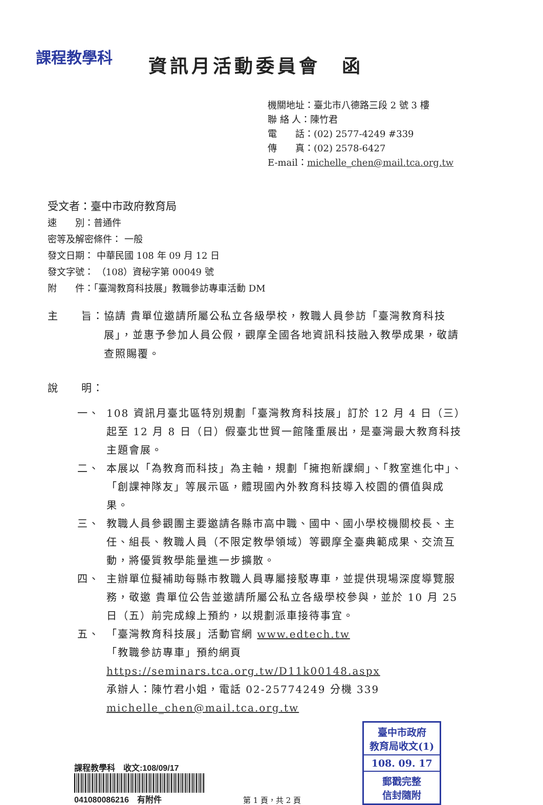課程教學科
資訊月活動委員會　函
機關地址：臺北市八德路三段 2 號 3 樓
聯 絡 人：陳竹君
電　　話：(02) 2577-4249 #339
傳　　真：(02) 2578-6427
E-mail：michelle_chen@mail.tca.org.tw
受文者：臺中市政府教育局
速　　別：普通件
密等及解密條件： 一般
發文日期： 中華民國 108 年 09 月 12 日
發文字號： （108）資秘字第 00049 號
附　　件：「臺灣教育科技展」教職參訪專車活動 DM
主　　旨：協請 貴單位邀請所屬公私立各級學校，教職人員參訪「臺灣教育科技展」，並惠予參加人員公假，觀摩全國各地資訊科技融入教學成果，敬請查照賜覆。
說　　明：
一、 108 資訊月臺北區特別規劃「臺灣教育科技展」訂於 12 月 4 日（三）起至 12 月 8 日（日）假臺北世貿一館隆重展出，是臺灣最大教育科技主題會展。
二、 本展以「為教育而科技」為主軸，規劃「擁抱新課綱」、「教室進化中」、「創課神隊友」等展示區，體現國內外教育科技導入校園的價值與成果。
三、 教職人員參觀團主要邀請各縣市高中職、國中、國小學校機關校長、主任、組長、教職人員（不限定教學領域）等觀摩全臺典範成果、交流互動，將優質教學能量進一步擴散。
四、 主辦單位擬補助每縣市教職人員專屬接駁專車，並提供現場深度導覽服務，敬邀 貴單位公告並邀請所屬公私立各級學校參與，並於 10 月 25 日（五）前完成線上預約，以規劃派車接待事宜。
五、 「臺灣教育科技展」活動官網 www.edtech.tw
「教職參訪專車」預約網頁 https://seminars.tca.org.tw/D11k00148.aspx
承辦人：陳竹君小姐，電話 02-25774249 分機 339
michelle_chen@mail.tca.org.tw
課程教學科　收文:108/09/17
041080086216　有附件
第 1 頁，共 2 頁
臺中市政府
教育局收文(1)
108. 09. 17
郵戳完整
信封隨附